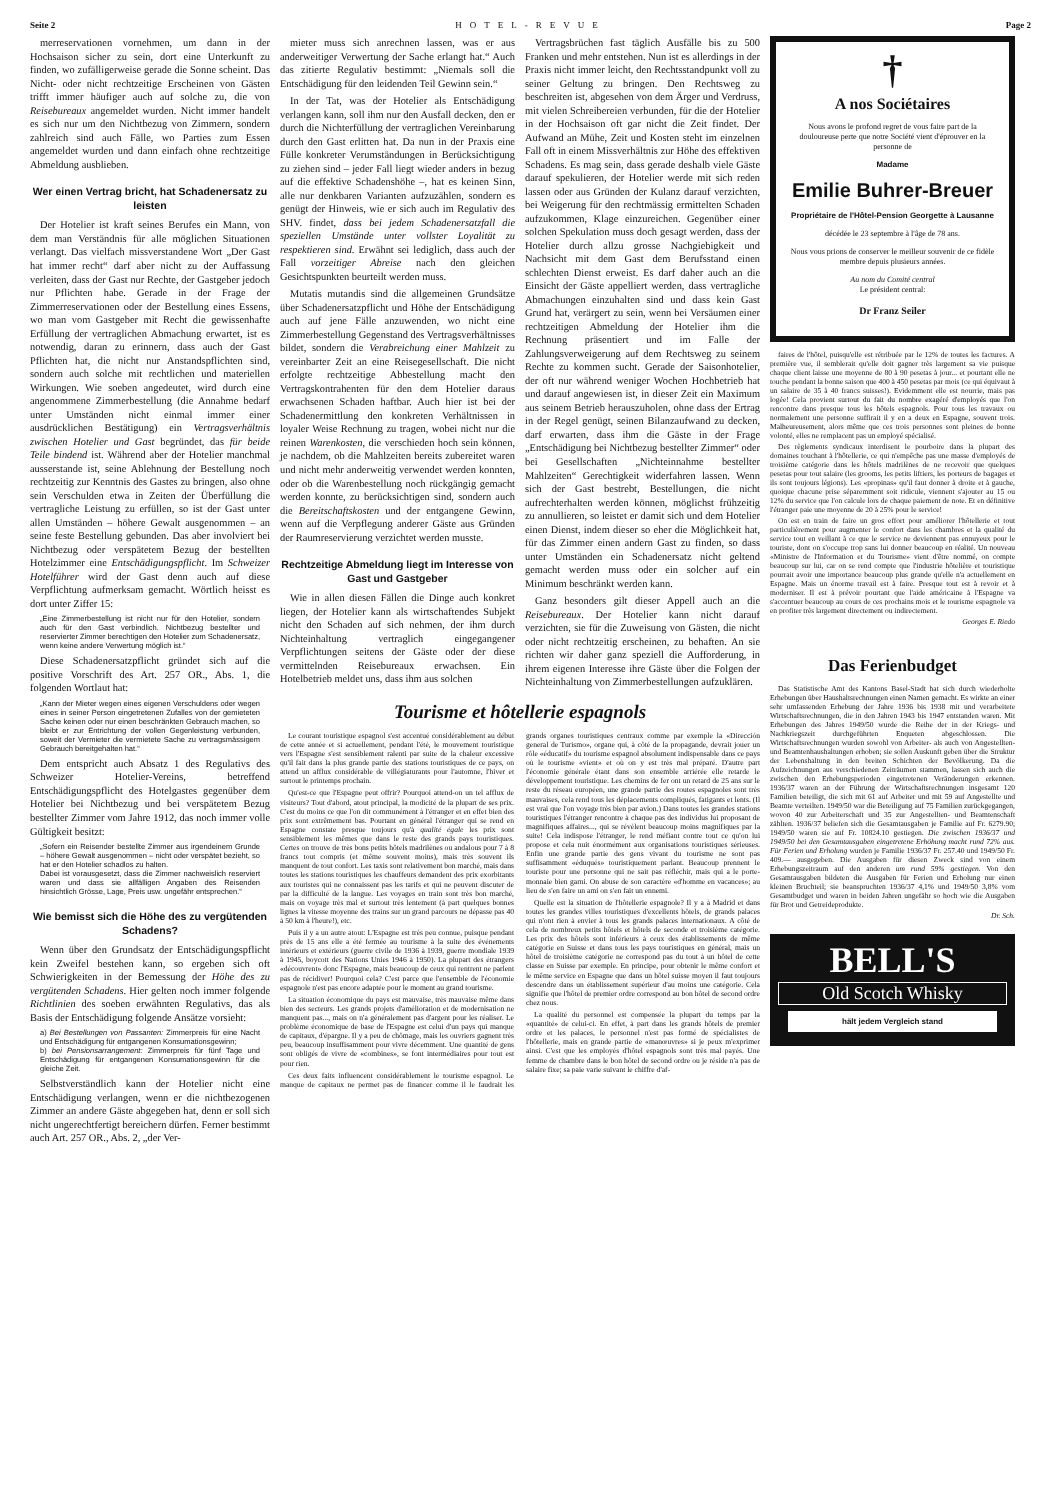Seite 2 HOTEL-REVUE Page 2
merreservationen vornehmen, um dann in der Hochsaison sicher zu sein, dort eine Unterkunft zu finden, wo zufälligerweise gerade die Sonne scheint. Das Nicht- oder nicht rechtzeitige Erscheinen von Gästen trifft immer häufiger auch auf solche zu, die von Reisebureaux angemeldet wurden. Nicht immer handelt es sich nur um den Nichtbezug von Zimmern, sondern zahlreich sind auch Fälle, wo Parties zum Essen angemeldet wurden und dann einfach ohne rechtzeitige Abmeldung ausblieben.
Wer einen Vertrag bricht, hat Schadenersatz zu leisten
Der Hotelier ist kraft seines Berufes ein Mann, von dem man Verständnis für alle möglichen Situationen verlangt. Das vielfach missverstandene Wort „Der Gast hat immer recht“ darf aber nicht zu der Auffassung verleiten, dass der Gast nur Rechte, der Gastgeber jedoch nur Pflichten habe. Gerade in der Frage der Zimmerreservationen oder der Bestellung eines Essens, wo man vom Gastgeber mit Recht die gewissenhafte Erfüllung der vertraglichen Abmachung erwartet, ist es notwendig, daran zu erinnern, dass auch der Gast Pflichten hat, die nicht nur Anstandspflichten sind, sondern auch solche mit rechtlichen und materiellen Wirkungen. Wie soeben angedeutet, wird durch eine angenommene Zimmerbestellung (die Annahme bedarf unter Umständen nicht einmal immer einer ausdrücklichen Bestätigung) ein Vertragsverhältnis zwischen Hotelier und Gast begründet, das für beide Teile bindend ist. Während aber der Hotelier manchmal ausserstande ist, seine Ablehnung der Bestellung noch rechtzeitig zur Kenntnis des Gastes zu bringen, also ohne sein Verschulden etwa in Zeiten der Überfüllung die vertragliche Leistung zu erfüllen, so ist der Gast unter allen Umständen – höhere Gewalt ausgenommen – an seine feste Bestellung gebunden. Das aber involviert bei Nichtbezug oder verspätetem Bezug der bestellten Hotelzimmer eine Entschädigungspflicht. Im Schweizer Hotelführer wird der Gast denn auch auf diese Verpflichtung aufmerksam gemacht. Wörtlich heisst es dort unter Ziffer 15:
„Eine Zimmerbestellung ist nicht nur für den Hotelier, sondern auch für den Gast verbindlich. Nichtbezug bestellter und reservierter Zimmer berechtigen den Hotelier zum Schadenersatz, wenn keine andere Verwertung möglich ist.“
Diese Schadenersatzpflicht gründet sich auf die positive Vorschrift des Art. 257 OR., Abs. 1, die folgenden Wortlaut hat:
„Kann der Mieter wegen eines eigenen Verschuldens oder wegen eines in seiner Person eingetretenen Zufalles von der gemieteten Sache keinen oder nur einen beschränkten Gebrauch machen, so bleibt er zur Entrichtung der vollen Gegenleistung verbunden, soweit der Vermieter die vermietete Sache zu vertragsmässigem Gebrauch bereitgehalten hat.“
Dem entspricht auch Absatz 1 des Regulativs des Schweizer Hotelier-Vereins, betreffend Entschädigungspflicht des Hotelgastes gegenüber dem Hotelier bei Nichtbezug und bei verspätetem Bezug bestellter Zimmer vom Jahre 1912, das noch immer volle Gültigkeit besitzt:
„Sofern ein Reisender bestellte Zimmer aus irgendeinem Grunde – höhere Gewalt ausgenommen – nicht oder verspätet bezieht, so hat er den Hotelier schadlos zu halten.
Dabei ist vorausgesetzt, dass die Zimmer nachweislich reserviert waren und dass sie allfälligen Angaben des Reisenden hinsichtlich Grösse, Lage, Preis usw. ungefähr entsprechen.“
Wie bemisst sich die Höhe des zu vergütenden Schadens?
Wenn über den Grundsatz der Entschädigungspflicht kein Zweifel bestehen kann, so ergeben sich oft Schwierigkeiten in der Bemessung der Höhe des zu vergütenden Schadens. Hier gelten noch immer folgende Richtlinien des soeben erwähnten Regulativs, das als Basis der Entschädigung folgende Ansätze vorsieht:
a) Bei Bestellungen von Passanten: Zimmerpreis für eine Nacht und Entschädigung für entgangenen Konsumationsgewinn;
b) bei Pensionsarrangement: Zimmerpreis für fünf Tage und Entschädigung für entgangenen Konsumationsgewinn für die gleiche Zeit.
Selbstverständlich kann der Hotelier nicht eine Entschädigung verlangen, wenn er die nichtbezogenen Zimmer an andere Gäste abgegeben hat, denn er soll sich nicht ungerechtfertigt bereichern dürfen. Ferner bestimmt auch Art. 257 OR., Abs. 2, „der Ver-
mieter muss sich anrechnen lassen, was er aus anderweitiger Verwertung der Sache erlangt hat.“ Auch das zitierte Regulativ bestimmt: „Niemals soll die Entschädigung für den leidenden Teil Gewinn sein.“
In der Tat, was der Hotelier als Entschädigung verlangen kann, soll ihm nur den Ausfall decken, den er durch die Nichterfüllung der vertraglichen Vereinbarung durch den Gast erlitten hat. Da nun in der Praxis eine Fülle konkreter Verumständungen in Berücksichtigung zu ziehen sind – jeder Fall liegt wieder anders in bezug auf die effektive Schadenshöhe –, hat es keinen Sinn, alle nur denkbaren Varianten aufzuzählen, sondern es genügt der Hinweis, wie er sich auch im Regulativ des SHV. findet, dass bei jedem Schadenersatzfall die speziellen Umstände unter vollster Loyalität zu respektieren sind. Erwähnt sei lediglich, dass auch der Fall vorzeitiger Abreise nach den gleichen Gesichtspunkten beurteilt werden muss.
Mutatis mutandis sind die allgemeinen Grundsätze über Schadenersatzpflicht und Höhe der Entschädigung auch auf jene Fälle anzuwenden, wo nicht eine Zimmerbestellung Gegenstand des Vertragsverhältnisses bildet, sondern die Verabreichung einer Mahlzeit zu vereinbarter Zeit an eine Reisegesellschaft. Die nicht erfolgte rechtzeitige Abbestellung macht den Vertragskontrahenten für den dem Hotelier daraus erwachsenen Schaden haftbar. Auch hier ist bei der Schadenermittlung den konkreten Verhältnissen in loyaler Weise Rechnung zu tragen, wobei nicht nur die reinen Warenkosten, die verschieden hoch sein können, je nachdem, ob die Mahlzeiten bereits zubereitet waren und nicht mehr anderweitig verwendet werden konnten, oder ob die Warenbestellung noch rückgängig gemacht werden konnte, zu berücksichtigen sind, sondern auch die Bereitschaftskosten und der entgangene Gewinn, wenn auf die Verpflegung anderer Gäste aus Gründen der Raumreservierung verzichtet werden musste.
Rechtzeitige Abmeldung liegt im Interesse von Gast und Gastgeber
Wie in allen diesen Fällen die Dinge auch konkret liegen, der Hotelier kann als wirtschaftendes Subjekt nicht den Schaden auf sich nehmen, der ihm durch Nichteinhaltung vertraglich eingegangener Verpflichtungen seitens der Gäste oder der diese vermittelnden Reisebureaux erwachsen. Ein Hotelbetrieb meldet uns, dass ihm aus solchen
Vertragsbrüchen fast täglich Ausfälle bis zu 500 Franken und mehr entstehen. Nun ist es allerdings in der Praxis nicht immer leicht, den Rechtsstandpunkt voll zu seiner Geltung zu bringen. Den Rechtsweg zu beschreiten ist, abgesehen von dem Ärger und Verdruss, mit vielen Schreibereien verbunden, für die der Hotelier in der Hochsaison oft gar nicht die Zeit findet. Der Aufwand an Mühe, Zeit und Kosten steht im einzelnen Fall oft in einem Missverhältnis zur Höhe des effektiven Schadens. Es mag sein, dass gerade deshalb viele Gäste darauf spekulieren, der Hotelier werde mit sich reden lassen oder aus Gründen der Kulanz darauf verzichten, bei Weigerung für den rechtmässig ermittelten Schaden aufzukommen, Klage einzureichen. Gegenüber einer solchen Spekulation muss doch gesagt werden, dass der Hotelier durch allzu grosse Nachgiebigkeit und Nachsicht mit dem Gast dem Berufsstand einen schlechten Dienst erweist. Es darf daher auch an die Einsicht der Gäste appelliert werden, dass vertragliche Abmachungen einzuhalten sind und dass kein Gast Grund hat, verärgert zu sein, wenn bei Versäumen einer rechtzeitigen Abmeldung der Hotelier ihm die Rechnung präsentiert und im Falle der Zahlungsverweigerung auf dem Rechtsweg zu seinem Rechte zu kommen sucht. Gerade der Saisonhotelier, der oft nur während weniger Wochen Hochbetrieb hat und darauf angewiesen ist, in dieser Zeit ein Maximum aus seinem Betrieb herauszuholen, ohne dass der Ertrag in der Regel genügt, seinen Bilanzaufwand zu decken, darf erwarten, dass ihm die Gäste in der Frage „Entschädigung bei Nichtbezug bestellter Zimmer“ oder bei Gesellschaften „Nichteinnahme bestellter Mahlzeiten“ Gerechtigkeit widerfahren lassen. Wenn sich der Gast bestrebt, Bestellungen, die nicht aufrechterhalten werden können, möglichst frühzeitig zu annullieren, so leistet er damit sich und dem Hotelier einen Dienst, indem dieser so eher die Möglichkeit hat, für das Zimmer einen andern Gast zu finden, so dass unter Umständen ein Schadenersatz nicht geltend gemacht werden muss oder ein solcher auf ein Minimum beschränkt werden kann.
Ganz besonders gilt dieser Appell auch an die Reisebureaux. Der Hotelier kann nicht darauf verzichten, sie für die Zuweisung von Gästen, die nicht oder nicht rechtzeitig erscheinen, zu behaften. An sie richten wir daher ganz speziell die Aufforderung, in ihrem eigenen Interesse ihre Gäste über die Folgen der Nichteinhaltung von Zimmerbestellungen aufzuklären.
Tourisme et hôtellerie espagnols
Le courant touristique espagnol s'est accentué considérablement au début de cette année et si actuellement, pendant l'été, le mouvement touristique vers l'Espagne s'est sensiblement ralenti par suite de la chaleur excessive qu'il fait dans la plus grande partie des stations touristiques de ce pays, on attend un afflux considérable de villégiaturants pour l'automne, l'hiver et surtout le printemps prochain.
Qu'est-ce que l'Espagne peut offrir? Pourquoi attend-on un tel afflux de visiteurs? Tout d'abord, atout principal, la modicité de la plupart de ses prix. C'est du moins ce que l'on dit communément à l'étranger et en effet bien des prix sont extrêmement bas. Pourtant en général l'étranger qui se rend en Espagne constate presque toujours qu'à qualité égale les prix sont sensiblement les mêmes que dans le reste des grands pays touristiques. Certes on trouve de très bons petits hôtels madrilènes ou andalous pour 7 à 8 francs tout compris (et même souvent moins), mais très souvent ils manquent de tout confort. Les taxis sont relativement bon marché, mais dans toutes les stations touristiques les chauffeurs demandent des prix exorbitants aux touristes qui ne connaissent pas les tarifs et qui ne peuvent discuter de par la difficulté de la langue. Les voyages en train sont très bon marché, mais on voyage très mal et surtout très lentement (à part quelques bonnes lignes la vitesse moyenne des trains sur un grand parcours ne dépasse pas 40 à 50 km à l'heure!), etc.
Puis il y a un autre atout: L'Espagne est très peu connue, puisque pendant près de 15 ans elle a été fermée au tourisme à la suite des événements intérieurs et extérieurs (guerre civile de 1936 à 1939, guerre mondiale 1939 à 1945, boycott des Nations Unies 1946 à 1950). La plupart des étrangers «découvrent» donc l'Espagne, mais beaucoup de ceux qui rentrent ne parlent pas de récidiver! Pourquoi cela? C'est parce que l'ensemble de l'économie espagnole n'est pas encore adaptée pour le moment au grand tourisme.
La situation économique du pays est mauvaise, très mauvaise même dans bien des secteurs. Les grands projets d'amélioration et de modernisation ne manquent pas..., mais on n'a généralement pas d'argent pour les réaliser. Le problème économique de base de l'Espagne est celui d'un pays qui manque de capitaux, d'épargne. Il y a peu de chômage, mais les ouvriers gagnent très peu, beaucoup insuffisamment pour vivre décemment. Une quantité de gens sont obligés de vivre de «combines», se font intermédiaires pour tout est pour rien.
Ces deux faits influencent considérablement le tourisme espagnol. Le manque de capitaux ne permet pas de financer comme il le faudrait les grands organes touristiques centraux comme par exemple la «Dirección general de Turismo», organe qui, à côté de la propagande, devrait jouer un rôle «éducatif» du tourisme espagnol absolument indispensable dans ce pays où le tourisme «vient» et où on y est très mal préparé. D'autre part l'économie générale étant dans son ensemble arriérée elle retarde le développement touristique. Les chemins de fer ont un retard de 25 ans sur le reste du réseau européen, une grande partie des routes espagnoles sont très mauvaises, cela rend tous les déplacements compliqués, fatigants et lents. (Il est vrai que l'on voyage très bien par avion.) Dans toutes les grandes stations touristiques l'étranger rencontre à chaque pas des individus lui proposant de magnifiques affaires..., qui se révèlent beaucoup moins magnifiques par la suite! Cela indispose l'étranger, le rend méfiant contre tout ce qu'on lui propose et cela nuit énormément aux organisations touristiques sérieuses. Enfin une grande partie des gens vivant du tourisme ne sont pas suffisamment «éduqués» touristiquement parlant. Beaucoup prennent le touriste pour une personne qui ne sait pas réfléchir, mais qui a le porte-monnaie bien garni. On abuse de son caractère «d'homme en vacances»; au lieu de s'en faire un ami on s'en fait un ennemi.
Quelle est la situation de l'hôtellerie espagnole? Il y a à Madrid et dans toutes les grandes villes touristiques d'excellents hôtels, de grands palaces qui n'ont rien à envier à tous les grands palaces internationaux. A côté de cela de nombreux petits hôtels et hôtels de seconde et troisième catégorie. Les prix des hôtels sont inférieurs à ceux des établissements de même catégorie en Suisse et dans tous les pays touristiques en général, mais un hôtel de troisième catégorie ne correspond pas du tout à un hôtel de cette classe en Suisse par exemple. En principe, pour obtenir le même confort et le même service en Espagne que dans un hôtel suisse moyen il faut toujours descendre dans un établissement supérieur d'au moins une catégorie. Cela signifie que l'hôtel de premier ordre correspond au bon hôtel de second ordre chez nous.
La qualité du personnel est compensée la plupart du temps par la «quantité» de celui-ci. En effet, à part dans les grands hôtels de premier ordre et les palaces, le personnel n'est pas formé de spécialistes de l'hôtellerie, mais en grande partie de «manœuvres» si je peux m'exprimer ainsi. C'est que les employés d'hôtel espagnols sont très mal payés. Une femme de chambre dans le bon hôtel de second ordre ou je réside n'a pas de salaire fixe; sa paie varie suivant le chiffre d'af-
†
A nos Sociétaires
Nous avons le profond regret de vous faire part de la douloureuse perte que notre Société vient d'éprouver en la personne de
Madame
Emilie Buhrer-Breuer
Propriétaire de l'Hôtel-Pension Georgette à Lausanne
décédée le 23 septembre à l'âge de 78 ans.
Nous vous prions de conserver le meilleur souvenir de ce fidèle membre depuis plusieurs années.
Au nom du Comité central
Le président central:
Dr Franz Seiler
faires de l'hôtel, puisqu'elle est rétribuée par le 12% de toutes les factures. A première vue, il semblerait qu'elle doit gagner très largement sa vie puisque chaque client laisse une moyenne de 80 à 90 pesetas à jour... et pourtant elle ne touche pendant la bonne saison que 400 à 450 pesetas par mois (ce qui équivaut à un salaire de 35 à 40 francs suisses!). Evidemment elle est nourrie, mais pas logée! Cela provient surtout du fait du nombre exagéré d'employés que l'on rencontre dans presque tous les hôtels espagnols. Pour tous les travaux ou normalement une personne suffirait il y en a deux en Espagne, souvent trois. Malheureusement, alors même que ces trois personnes sont pleines de bonne volonté, elles ne remplacent pas un employé spécialisé.
Des règlements syndicaux interdisent le pourboire dans la plupart des domaines touchant à l'hôtellerie, ce qui n'empêche pas une masse d'employés de troisième catégorie dans les hôtels madrilènes de ne recevoir que quelques pesetas pour tout salaire (les grooms, les petits liftiers, les porteurs de bagages et ils sont toujours légions). Les «propinas» qu'il faut donner à droite et à gauche, quoique chacune prise séparemment soit ridicule, viennent s'ajouter au 15 ou 12% du service que l'on calcule lors de chaque paiement de note. Et en définitive l'étranger paie une moyenne de 20 à 25% pour le service!
On est en train de faire un gros effort pour améliorer l'hôtellerie et tout particulièrement pour augmenter le confort dans les chambres et la qualité du service tout en veillant à ce que le service ne deviennent pas ennuyeux pour le touriste, dont on s'occupe trop sans lui donner beaucoup en réalité. Un nouveau «Ministre de l'Information et du Tourisme» vient d'être nommé, on compte beaucoup sur lui, car on se rend compte que l'industrie hôtelière et touristique pourrait avoir une importance beaucoup plus grande qu'elle n'a actuellement en Espagne. Mais un énorme travail est à faire. Presque tout est à revoir et à moderniser. Il est à prévoir pourtant que l'aide américaine à l'Espagne va s'accentuer beaucoup au cours de ces prochains mois et le tourisme espagnole va en profiter très largement directement ou indirectement.
Georges E. Riedo
Das Ferienbudget
Das Statistische Amt des Kantons Basel-Stadt hat sich durch wiederholte Erhebungen über Haushaltsrechnungen einen Namen gemacht. Es wirkte an einer sehr umfassenden Erhebung der Jahre 1936 bis 1938 mit und verarbeitete Wirtschaftsrechnungen, die in den Jahren 1943 bis 1947 entstanden waren. Mit Erhebungen des Jahres 1949/50 wurde die Reihe der in der Kriegs- und Nachkriegszeit durchgeführten Enqueten abgeschlossen. Die Wirtschaftsrechnungen wurden sowohl von Arbeiter- als auch von Angestellten- und Beamtenhaushaltungen erhoben; sie sollen Auskunft geben über die Struktur der Lebenshaltung in den breiten Schichten der Bevölkerung. Da die Aufzeichnungen aus verschiedenen Zeiträumen stammen, lassen sich auch die zwischen den Erhebungsperioden eingetretenen Veränderungen erkennen. 1936/37 waren an der Führung der Wirtschaftsrechnungen insgesamt 120 Familien beteiligt, die sich mit 61 auf Arbeiter und mit 59 auf Angestellte und Beamte verteilten. 1949/50 war die Beteiligung auf 75 Familien zurückgegangen, wovon 40 zur Arbeiterschaft und 35 zur Angestellten- und Beamtenschaft zählten. 1936/37 beliefen sich die Gesamtausgaben je Familie auf Fr. 6279.90; 1949/50 waren sie auf Fr. 10824.10 gestiegen. Die zwischen 1936/37 und 1949/50 bei den Gesamtausgaben eingetretene Erhöhung macht rund 72% aus. Für Ferien und Erholung wurden je Familie 1936/37 Fr. 257.40 und 1949/50 Fr. 409.— ausgegeben. Die Ausgaben für diesen Zweck sind von einem Erhebungszeitraum auf den anderen um rund 59% gestiegen. Von den Gesamtausgaben bildeten die Ausgaben für Ferien und Erholung nur einen kleinen Bruchteil; sie beanspruchten 1936/37 4,1% und 1949/50 3,8% vom Gesamtbudget und waren in beiden Jahren ungefähr so hoch wie die Ausgaben für Brot und Getreideprodukte.
Dr. Sch.
BELL'S
Old Scotch Whisky
hält jedem Vergleich stand